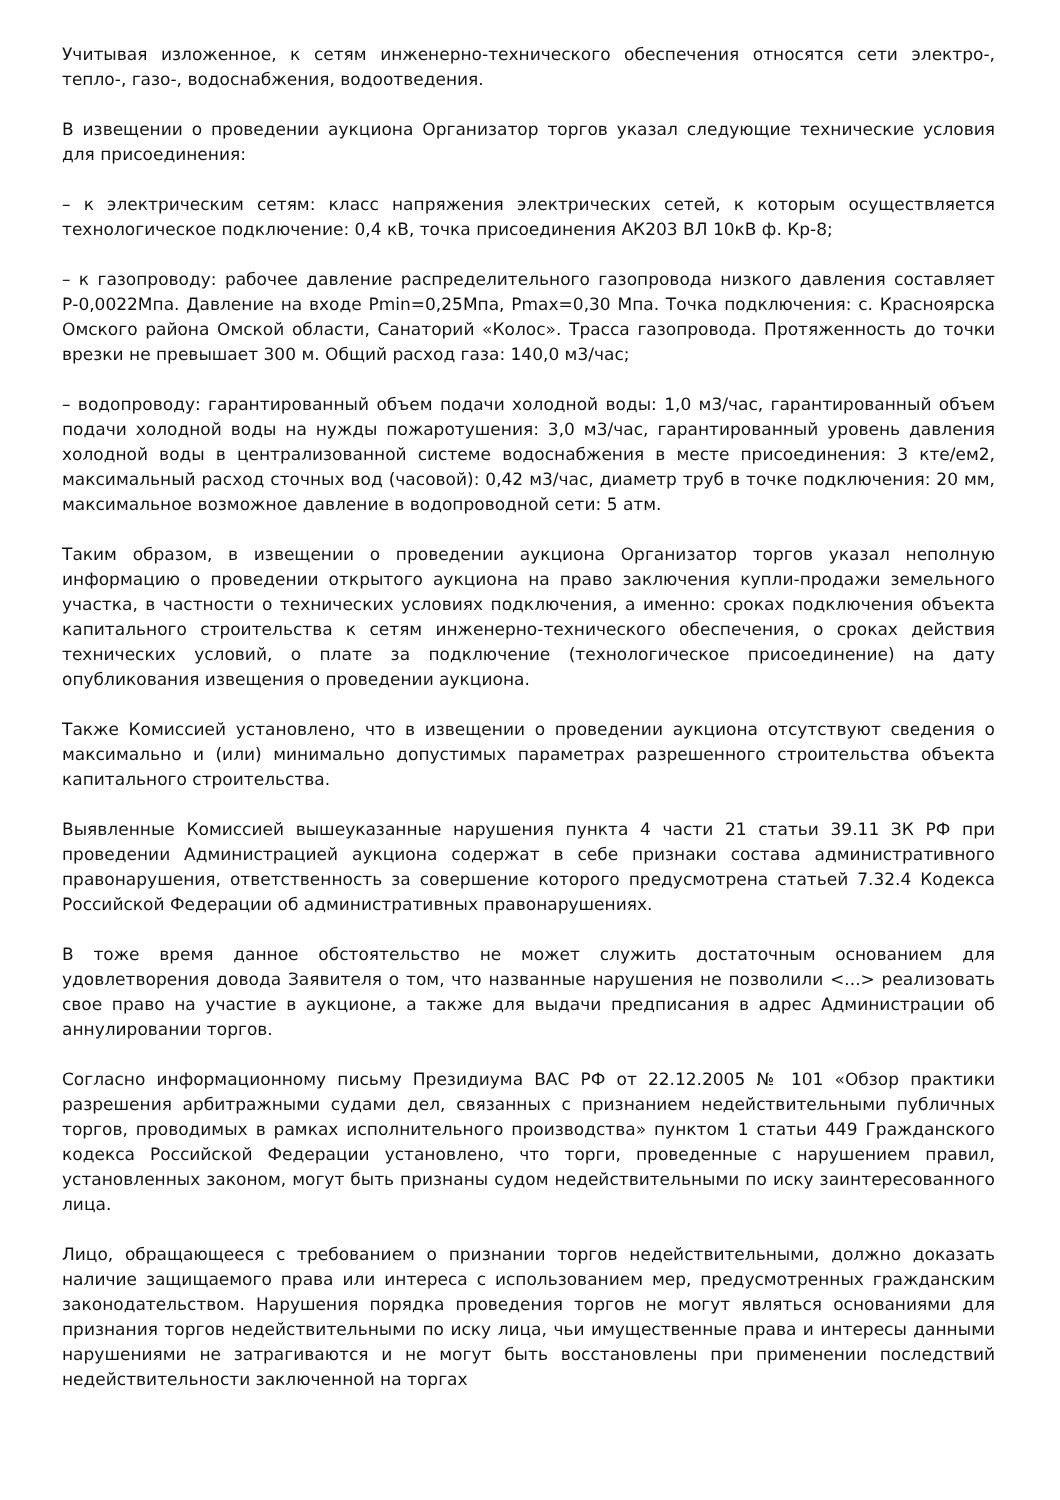Учитывая изложенное, к сетям инженерно-технического обеспечения относятся сети электро-, тепло-, газо-, водоснабжения, водоотведения.
В извещении о проведении аукциона Организатор торгов указал следующие технические условия для присоединения:
– к электрическим сетям: класс напряжения электрических сетей, к которым осуществляется технологическое подключение: 0,4 кВ, точка присоединения АК203 ВЛ 10кВ ф. Кр-8;
– к газопроводу: рабочее давление распределительного газопровода низкого давления составляет Р-0,0022Мпа. Давление на входе Pmin=0,25Мпа, Pmax=0,30 Мпа. Точка подключения: с. Красноярска Омского района Омской области, Санаторий «Колос». Трасса газопровода. Протяженность до точки врезки не превышает 300 м. Общий расход газа: 140,0 м3/час;
– водопроводу: гарантированный объем подачи холодной воды: 1,0 м3/час, гарантированный объем подачи холодной воды на нужды пожаротушения: 3,0 м3/час, гарантированный уровень давления холодной воды в централизованной системе водоснабжения в месте присоединения: 3 кте/ем2, максимальный расход сточных вод (часовой): 0,42 м3/час, диаметр труб в точке подключения: 20 мм, максимальное возможное давление в водопроводной сети: 5 атм.
Таким образом, в извещении о проведении аукциона Организатор торгов указал неполную информацию о проведении открытого аукциона на право заключения купли-продажи земельного участка, в частности о технических условиях подключения, а именно: сроках подключения объекта капитального строительства к сетям инженерно-технического обеспечения, о сроках действия технических условий, о плате за подключение (технологическое присоединение) на дату опубликования извещения о проведении аукциона.
Также Комиссией установлено, что в извещении о проведении аукциона отсутствуют сведения о максимально и (или) минимально допустимых параметрах разрешенного строительства объекта капитального строительства.
Выявленные Комиссией вышеуказанные нарушения пункта 4 части 21 статьи 39.11 ЗК РФ при проведении Администрацией аукциона содержат в себе признаки состава административного правонарушения, ответственность за совершение которого предусмотрена статьей 7.32.4 Кодекса Российской Федерации об административных правонарушениях.
В тоже время данное обстоятельство не может служить достаточным основанием для удовлетворения довода Заявителя о том, что названные нарушения не позволили <...> реализовать свое право на участие в аукционе, а также для выдачи предписания в адрес Администрации об аннулировании торгов.
Согласно информационному письму Президиума ВАС РФ от 22.12.2005 № 101 «Обзор практики разрешения арбитражными судами дел, связанных с признанием недействительными публичных торгов, проводимых в рамках исполнительного производства» пунктом 1 статьи 449 Гражданского кодекса Российской Федерации установлено, что торги, проведенные с нарушением правил, установленных законом, могут быть признаны судом недействительными по иску заинтересованного лица.
Лицо, обращающееся с требованием о признании торгов недействительными, должно доказать наличие защищаемого права или интереса с использованием мер, предусмотренных гражданским законодательством. Нарушения порядка проведения торгов не могут являться основаниями для признания торгов недействительными по иску лица, чьи имущественные права и интересы данными нарушениями не затрагиваются и не могут быть восстановлены при применении последствий недействительности заключенной на торгах